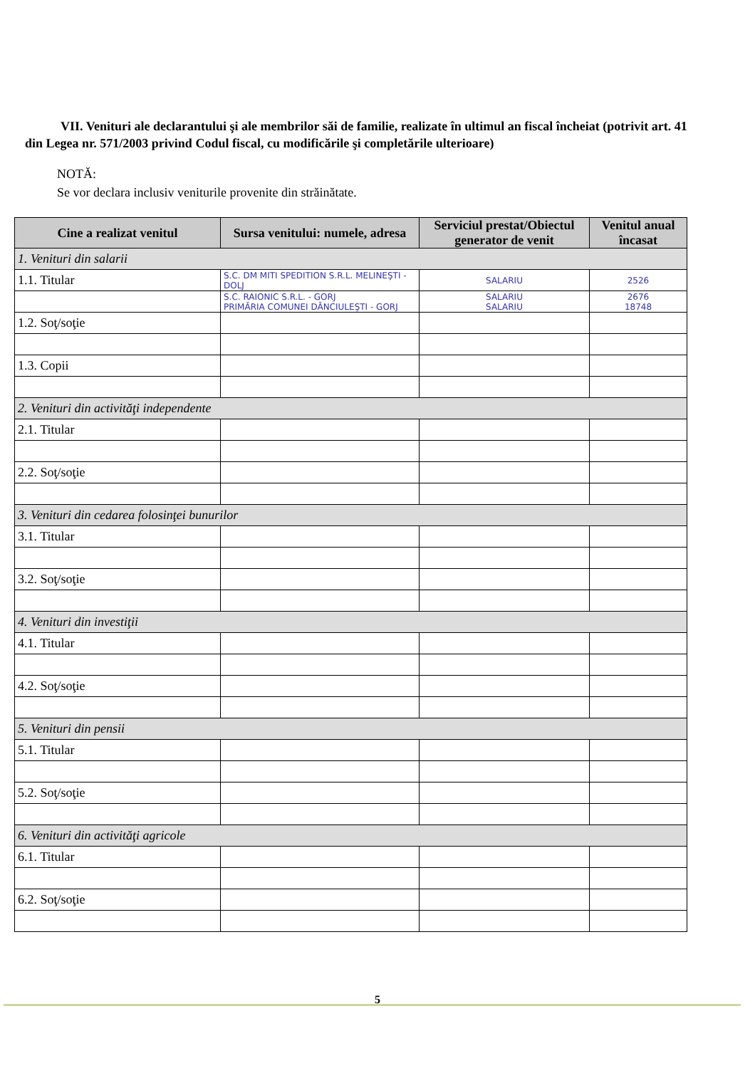VII. Venituri ale declarantului şi ale membrilor săi de familie, realizate în ultimul an fiscal încheiat (potrivit art. 41 din Legea nr. 571/2003 privind Codul fiscal, cu modificările şi completările ulterioare)
NOTĂ:
Se vor declara inclusiv veniturile provenite din străinătate.
| Cine a realizat venitul | Sursa venitului: numele, adresa | Serviciul prestat/Obiectul generator de venit | Venitul anual încasat |
| --- | --- | --- | --- |
| 1. Venituri din salarii | | | |
| 1.1. Titular | S.C. DM MITI SPEDITION S.R.L. MELINEŞTI - DOLJ | SALARIU | 2526 |
| | S.C. RAIONIC S.R.L. - GORJ PRIMĂRIA COMUNEI DĂNCIULEŞTI - GORJ | SALARIU SALARIU | 2676 18748 |
| 1.2. Soţ/soţie | | | |
| 1.3. Copii | | | |
| 2. Venituri din activităţi independente | | | |
| 2.1. Titular | | | |
| 2.2. Soţ/soţie | | | |
| 3. Venituri din cedarea folosinţei bunurilor | | | |
| 3.1. Titular | | | |
| 3.2. Soţ/soţie | | | |
| 4. Venituri din investiţii | | | |
| 4.1. Titular | | | |
| 4.2. Soţ/soţie | | | |
| 5. Venituri din pensii | | | |
| 5.1. Titular | | | |
| 5.2. Soţ/soţie | | | |
| 6. Venituri din activităţi agricole | | | |
| 6.1. Titular | | | |
| 6.2. Soţ/soţie | | | |
5